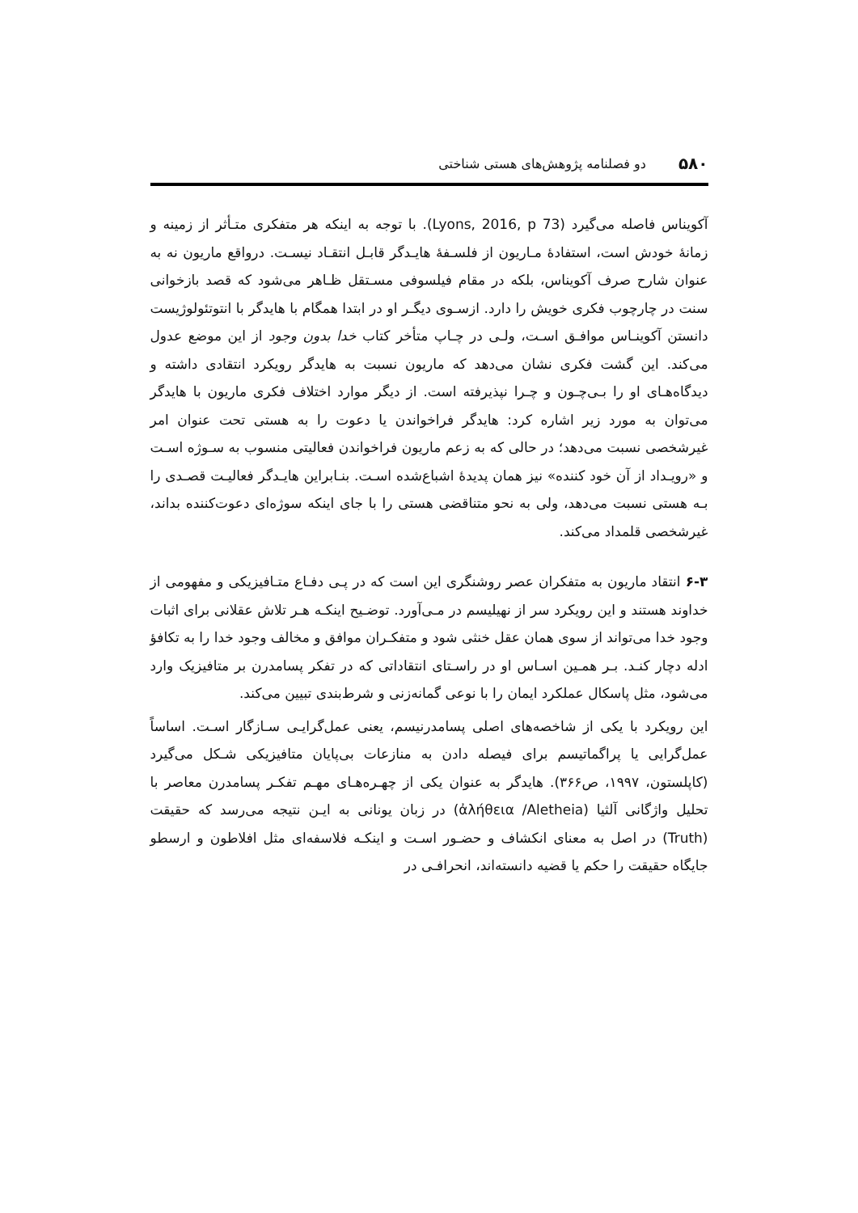۵۸۰ دو فصلنامه پژوهش‌های هستی شناختی
آکویناس فاصله می‌گیرد (Lyons, 2016, p 73). با توجه به اینکه هر متفکری متـأثر از زمینه و زمانهٔ خودش است، استفادهٔ مـاریون از فلسـفهٔ هایـدگر قابـل انتقـاد نیسـت. درواقع ماریون نه به عنوان شارح صرف آکویناس، بلکه در مقام فیلسوفی مسـتقل ظـاهر می‌شود که قصد بازخوانی سنت در چارچوب فکری خویش را دارد. ازسـوی دیگـر او در ابتدا همگام با هایدگر با انتوتئولوژیست دانستن آکوینـاس موافـق اسـت، ولـی در چـاپ متأخر کتاب خدا بدون وجود از این موضع عدول می‌کند. این گشت فکری نشان می‌دهد که ماریون نسبت به هایدگر رویکرد انتقادی داشته و دیدگاه‌هـای او را بـی‌چـون و چـرا نپذیرفته است. از دیگر موارد اختلاف فکری ماریون با هایدگر می‌توان به مورد زیر اشاره کرد: هایدگر فراخواندن یا دعوت را به هستی تحت عنوان امر غیرشخصی نسبت می‌دهد؛ در حالی که به زعم ماریون فراخواندن فعالیتی منسوب به سـوژه اسـت و «رویـداد از آن خود کننده» نیز همان پدیدهٔ اشباع‌شده اسـت. بنـابراین هایـدگر فعالیـت قصـدی را بـه هستی نسبت می‌دهد، ولی به نحو متناقضی هستی را با جای اینکه سوژه‌ای دعوت‌کننده بداند، غیرشخصی قلمداد می‌کند.
۶-۳ انتقاد ماریون به متفکران عصر روشنگری این است که در پـی دفـاع متـافیزیکی و مفهومی از خداوند هستند و این رویکرد سر از نهیلیسم در مـی‌آورد. توضـیح اینکـه هـر تلاش عقلانی برای اثبات وجود خدا می‌تواند از سوی همان عقل خنثی شود و متفکـران موافق و مخالف وجود خدا را به تکافؤ ادله دچار کنـد. بـر همـین اسـاس او در راسـتای انتقاداتی که در تفکر پسامدرن بر متافیزیک وارد می‌شود، مثل پاسکال عملکرد ایمان را با نوعی گمانه‌زنی و شرط‌بندی تبیین می‌کند.
این رویکرد با یکی از شاخصه‌های اصلی پسامدرنیسم، یعنی عمل‌گرایـی سـازگار اسـت. اساساً عمل‌گرایی یا پراگماتیسم برای فیصله دادن به منازعات بی‌پایان متافیزیکی شـکل می‌گیرد (کاپلستون، ۱۹۹۷، ص۳۶۶). هایدگر به عنوان یکی از چهـره‌هـای مهـم تفکـر پسامدرن معاصر با تحلیل واژگانی آلثیا (ἀλήθεια /Aletheia) در زبان یونانی به ایـن نتیجه می‌رسد که حقیقت (Truth) در اصل به معنای انکشاف و حضـور اسـت و اینکـه فلاسفه‌ای مثل افلاطون و ارسطو جایگاه حقیقت را حکم یا قضیه دانسته‌اند، انحرافـی در